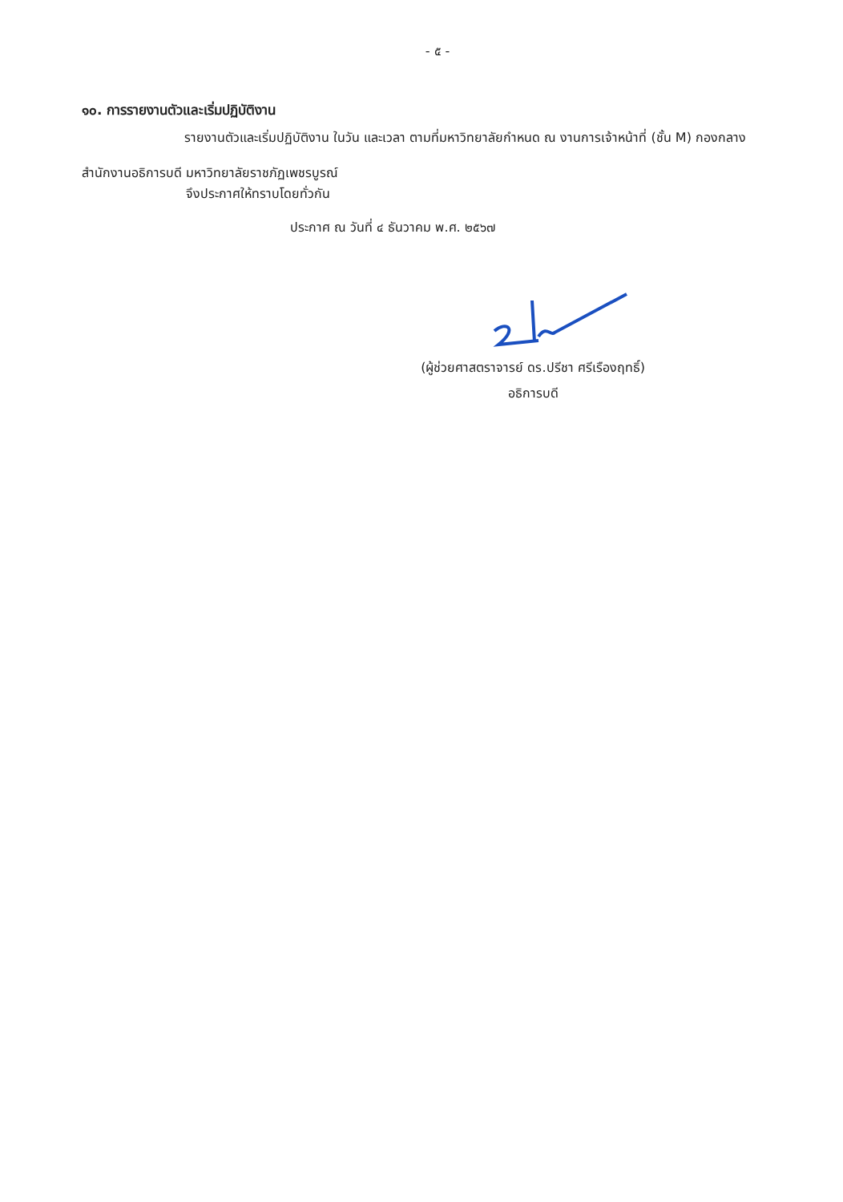- ๕ -
๑๐. การรายงานตัวและเริ่มปฏิบัติงาน
รายงานตัวและเริ่มปฏิบัติงาน ในวัน และเวลา ตามที่มหาวิทยาลัยกำหนด ณ งานการเจ้าหน้าที่ (ชั้น M) กองกลาง สำนักงานอธิการบดี มหาวิทยาลัยราชภัฏเพชรบูรณ์
จึงประกาศให้ทราบโดยทั่วกัน
ประกาศ ณ วันที่ ๔ ธันวาคม พ.ศ. ๒๕๖๗
(ผู้ช่วยศาสตราจารย์ ดร.ปรีชา ศรีเรืองฤทธิ์)
อธิการบดี